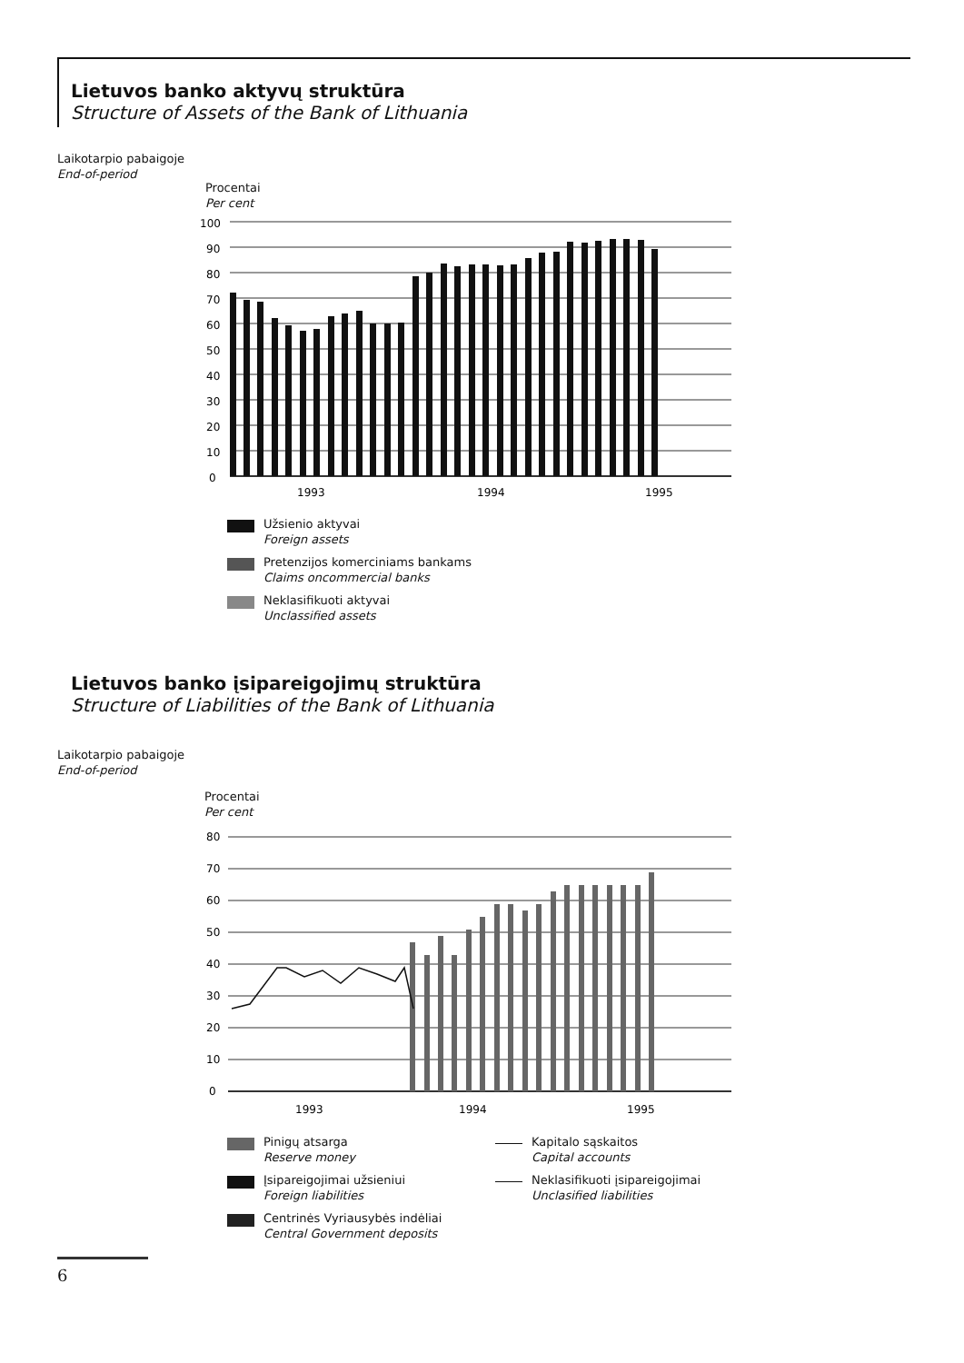Lietuvos banko aktyvų struktūra
Structure of Assets of the Bank of Lithuania
Laikotarpio pabaigoje
End-of-period
Procentai
Per cent
100
90
80
70
60
50
40
30
20
10
0
1993
1994
1995
Užsienio aktyvai
Foreign assets
Pretenzijos komerciniams bankams
Claims oncommercial banks
Neklasifikuoti aktyvai
Unclassified assets
Lietuvos banko įsipareigojimų struktūra
Structure of Liabilities of the Bank of Lithuania
Laikotarpio pabaigoje
End-of-period
Procentai
Per cent
80
70
60
50
40
30
20
10
0
1993
1994
1995
Pinigų atsarga
Reserve money
Įsipareigojimai užsieniui
Foreign liabilities
Centrinės Vyriausybės indėliai
Central Government deposits
Kapitalo sąskaitos
Capital accounts
Neklasifikuoti įsipareigojimai
Unclasified liabilities
6